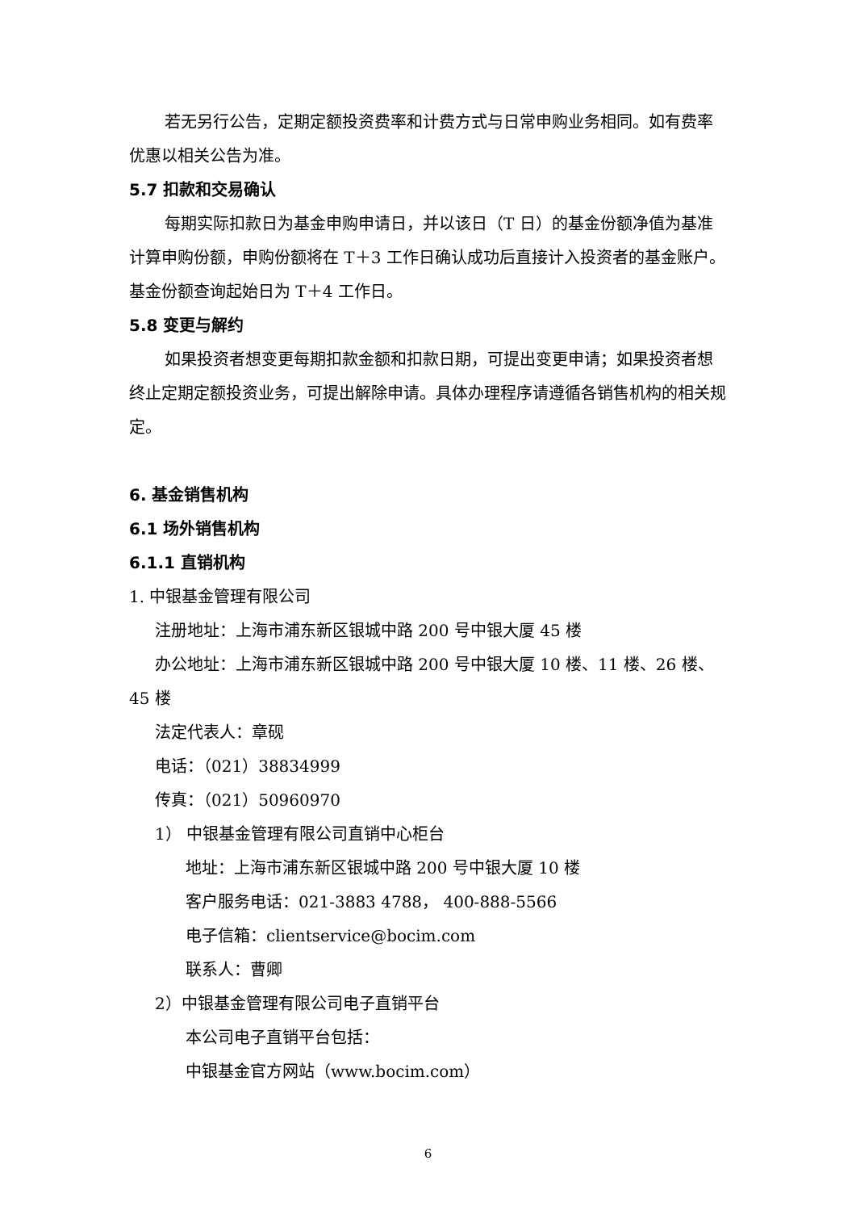若无另行公告，定期定额投资费率和计费方式与日常申购业务相同。如有费率优惠以相关公告为准。
5.7 扣款和交易确认
每期实际扣款日为基金申购申请日，并以该日（T 日）的基金份额净值为基准计算申购份额，申购份额将在 T＋3 工作日确认成功后直接计入投资者的基金账户。基金份额查询起始日为 T＋4 工作日。
5.8 变更与解约
如果投资者想变更每期扣款金额和扣款日期，可提出变更申请；如果投资者想终止定期定额投资业务，可提出解除申请。具体办理程序请遵循各销售机构的相关规定。
6. 基金销售机构
6.1 场外销售机构
6.1.1 直销机构
1. 中银基金管理有限公司
注册地址：上海市浦东新区银城中路 200 号中银大厦 45 楼
办公地址：上海市浦东新区银城中路 200 号中银大厦 10 楼、11 楼、26 楼、45 楼
法定代表人：章砚
电话：（021）38834999
传真：（021）50960970
1） 中银基金管理有限公司直销中心柜台
地址：上海市浦东新区银城中路 200 号中银大厦 10 楼
客户服务电话：021-3883 4788， 400-888-5566
电子信箱：clientservice@bocim.com
联系人：曹卿
2）中银基金管理有限公司电子直销平台
本公司电子直销平台包括：
中银基金官方网站（www.bocim.com）
6